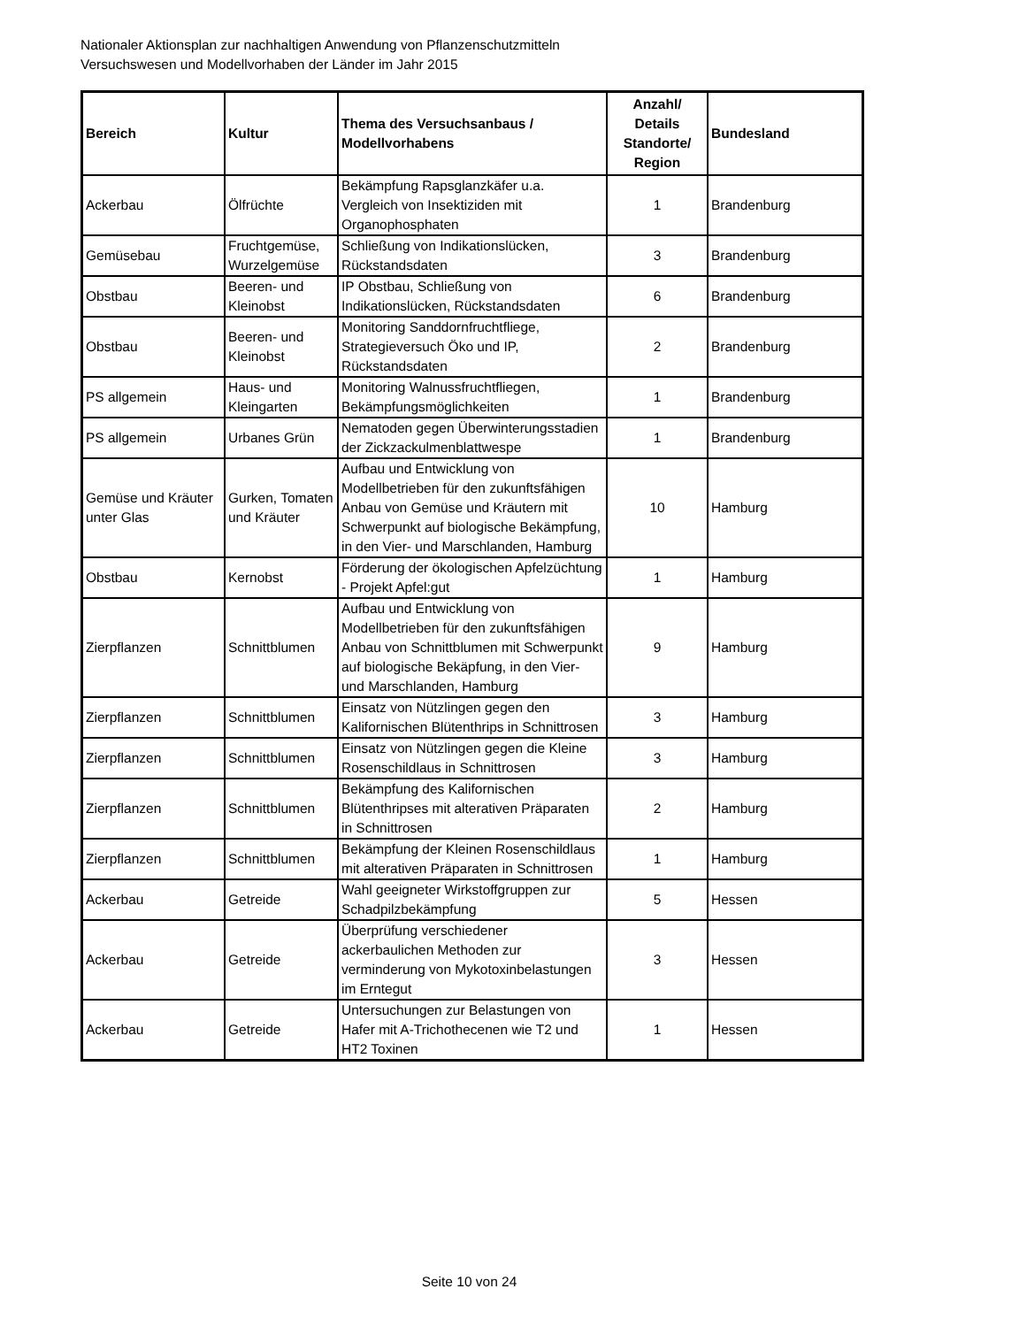Nationaler Aktionsplan zur nachhaltigen Anwendung von Pflanzenschutzmitteln
Versuchswesen und Modellvorhaben der Länder im Jahr 2015
| Bereich | Kultur | Thema des Versuchsanbaus / Modellvorhabens | Anzahl/ Details Standorte/ Region | Bundesland |
| --- | --- | --- | --- | --- |
| Ackerbau | Ölfrüchte | Bekämpfung Rapsglanzkäfer u.a. Vergleich von Insektiziden mit Organophosphaten | 1 | Brandenburg |
| Gemüsebau | Fruchtgemüse, Wurzelgemüse | Schließung von Indikationslücken, Rückstandsdaten | 3 | Brandenburg |
| Obstbau | Beeren- und Kleinobst | IP Obstbau, Schließung von Indikationslücken, Rückstandsdaten | 6 | Brandenburg |
| Obstbau | Beeren- und Kleinobst | Monitoring Sanddornfruchtfliege, Strategieversuch Öko und IP, Rückstandsdaten | 2 | Brandenburg |
| PS allgemein | Haus- und Kleingarten | Monitoring Walnussfruchtfliegen, Bekämpfungsmöglichkeiten | 1 | Brandenburg |
| PS allgemein | Urbanes Grün | Nematoden gegen Überwinterungsstadien der Zickzackulmenblattwespe | 1 | Brandenburg |
| Gemüse und Kräuter unter Glas | Gurken, Tomaten und Kräuter | Aufbau und Entwicklung von Modellbetrieben für den zukunftsfähigen Anbau von Gemüse und Kräutern mit Schwerpunkt auf biologische Bekämpfung, in den Vier- und Marschlanden, Hamburg | 10 | Hamburg |
| Obstbau | Kernobst | Förderung der ökologischen Apfelzüchtung - Projekt Apfel:gut | 1 | Hamburg |
| Zierpflanzen | Schnittblumen | Aufbau und Entwicklung von Modellbetrieben für den zukunftsfähigen Anbau von Schnittblumen mit Schwerpunkt auf biologische Bekäpfung, in den Vier- und Marschlanden, Hamburg | 9 | Hamburg |
| Zierpflanzen | Schnittblumen | Einsatz von Nützlingen gegen den Kalifornischen Blütenthrips in Schnittrosen | 3 | Hamburg |
| Zierpflanzen | Schnittblumen | Einsatz von Nützlingen gegen die Kleine Rosenschildlaus in Schnittrosen | 3 | Hamburg |
| Zierpflanzen | Schnittblumen | Bekämpfung des Kalifornischen Blütenthripses mit alterativen Präparaten in Schnittrosen | 2 | Hamburg |
| Zierpflanzen | Schnittblumen | Bekämpfung der Kleinen Rosenschildlaus mit alterativen Präparaten in Schnittrosen | 1 | Hamburg |
| Ackerbau | Getreide | Wahl geeigneter Wirkstoffgruppen zur Schadpilzbekämpfung | 5 | Hessen |
| Ackerbau | Getreide | Überprüfung verschiedener ackerbaulichen Methoden zur verminderung von Mykotoxinbelastungen im Erntegut | 3 | Hessen |
| Ackerbau | Getreide | Untersuchungen zur Belastungen von Hafer mit A-Trichothecenen wie T2 und HT2 Toxinen | 1 | Hessen |
Seite 10 von 24